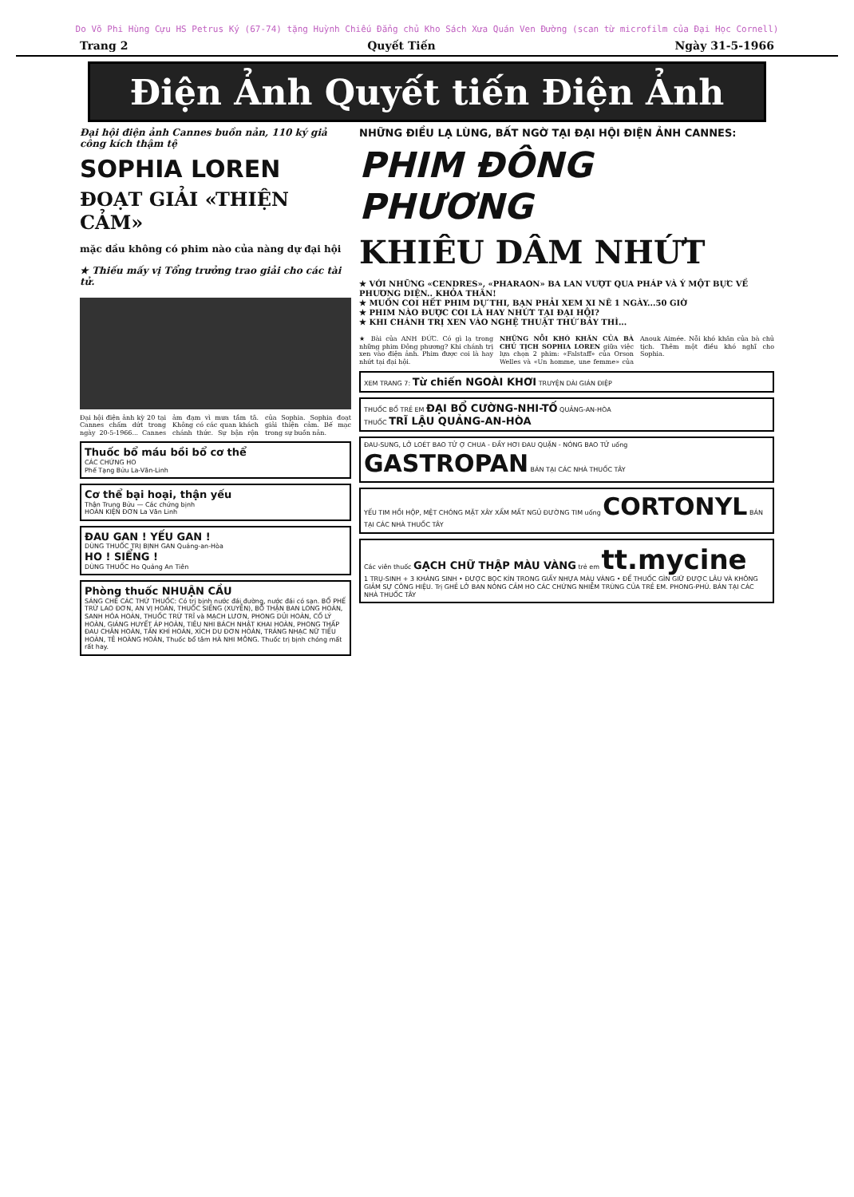Do Võ Phi Hùng Cựu HS Petrus Ký (67-74) tặng Huỳnh Chiếu Đẳng chủ Kho Sách Xưa Quán Ven Đường (scan từ microfilm của Đại Học Cornell)
Trang 2 Quyết Tiến Ngày 31-5-1966
Điện Ảnh Quyết tiến Điện Ảnh
Đại hội điện ảnh Cannes buồn nản, 110 ký giả công kích thậm tệ
SOPHIA LOREN
ĐOẠT GIẢI «THIỆN CẢM»
mặc dầu không có phim nào của nàng dự đại hội
★ Thiếu mấy vị Tổng trưởng trao giải cho các tài tử.
Đại hội điện ảnh kỳ 20 tại Cannes chấm dứt trong ngày 20-5-1966... Cannes ảm đạm vì mưa tầm tã. Không có các quan khách chánh thức. Sự bận rộn của Sophia. Sophia đoạt giải thiện cảm. Bế mạc trong sự buồn nản.
Thuốc bổ máu bồi bổ cơ thể
CÁC CHỨNG HO
Phế Tạng Bửu La-Văn-Linh
Cơ thể bại hoại, thận yếu
Thận Trung Bửu — Các chứng bịnh
HOÀN KIỆN ĐƠN La Văn Linh
ĐAU GAN ! YẾU GAN !
DÙNG THUỐC TRỊ BỊNH GAN Quảng-an-Hòa
HO ! SIỂNG !
DÙNG THUỐC Ho Quảng An Tiên
Phòng thuốc NHUẬN CẦU
SÁNG CHẾ CÁC THỨ THUỐC: Có trị bịnh nước đái đường, nước đái có sạn. BỔ PHẾ TRỪ LAO ĐƠN, AN VỊ HOÀN, THUỐC SIỂNG (XUYỄN), BỔ THẬN BAN LONG HOÀN, SANH HÓA HOÀN, THUỐC TRỪ TRĨ và MẠCH LƯƠN, PHONG DỦI HOÀN, CỐ LÝ HOÀN, GIÁNG HUYẾT ÁP HOÀN, TIÊU NHI BÁCH NHẬT KHAI HOÀN, PHONG THẤP ĐAU CHÂN HOÀN, TẤN KHÍ HOÀN, XÍCH DU ĐƠN HOÀN, TRÁNG NHẠC NỮ TIỂU HOÀN, TÊ HOÀNG HOÀN, Thuốc bổ tâm HÀ NHI MÔNG. Thuốc trị bịnh chóng mất rất hay.
NHỮNG ĐIỀU LẠ LÙNG, BẤT NGỜ TẠI ĐẠI HỘI ĐIỆN ẢNH CANNES:
PHIM ĐÔNG PHƯƠNG
KHIÊU DÂM NHỨT
★ VỚI NHỮNG «CENDRES», «PHARAON» BA LAN VƯỢT QUA PHÁP VÀ Ý MỘT BỰC VỀ PHƯƠNG DIỆN.. KHỎA THÂN!
★ MUỐN COI HẾT PHIM DỰ THI, BẠN PHẢI XEM XI NÊ 1 NGÀY...50 GIỜ
★ PHIM NÀO ĐƯỢC COI LÀ HAY NHỨT TẠI ĐẠI HỘI?
★ KHI CHÁNH TRỊ XEN VÀO NGHỆ THUẬT THỨ BẢY THÌ...
★ Bài của ANH ĐỨC. Có gì lạ trong những phim Đông phương? Khi chánh trị xen vào điện ảnh. Phim được coi là hay nhứt tại đại hội.
NHỮNG NỖI KHÓ KHĂN CỦA BÀ CHỦ TỊCH SOPHIA LOREN giữa việc lựa chọn 2 phim: «Falstaff» của Orson Welles và «Un homme, une femme» của Anouk Aimée. Nỗi khó khăn của bà chủ tịch. Thêm một điều khó nghĩ cho Sophia.
XEM TRANG 7: Từ chiến NGOÀI KHƠI TRUYỆN DÀI GIÁN ĐIỆP
THUỐC BỔ TRẺ EM ĐẠI BỔ CƯỜNG-NHI-TỐ QUẢNG-AN-HÒA
THUỐC TRĨ LẬU QUẢNG-AN-HÒA
ĐAU-SUNG, LỞ LOÉT BAO TỬ Ợ CHUA - ĐẦY HƠI ĐAU QUẶN - NÓNG BAO TỬ uống GASTROPAN BÁN TẠI CÁC NHÀ THUỐC TÂY
YẾU TIM HỒI HỘP, MỆT CHÓNG MẶT XÂY XẨM MẤT NGỦ ĐƯỜNG TIM uống CORTONYL BÁN TẠI CÁC NHÀ THUỐC TÂY
Các viên thuốc GẠCH CHỮ THẬP MÀU VÀNG trẻ em tt.mycine
1 TRỤ-SINH + 3 KHÁNG SINH • ĐƯỢC BỌC KÍN TRONG GIẤY NHỰA MÀU VÀNG • ĐỂ THUỐC GÌN GIỮ ĐƯỢC LÂU VÀ KHÔNG GIẢM SỰ CÔNG HIỆU. Trị GHẺ LỞ BAN NÓNG CẢM HO CÁC CHỨNG NHIỄM TRÙNG CỦA TRẺ EM. PHONG-PHÚ. BÁN TẠI CÁC NHÀ THUỐC TÂY